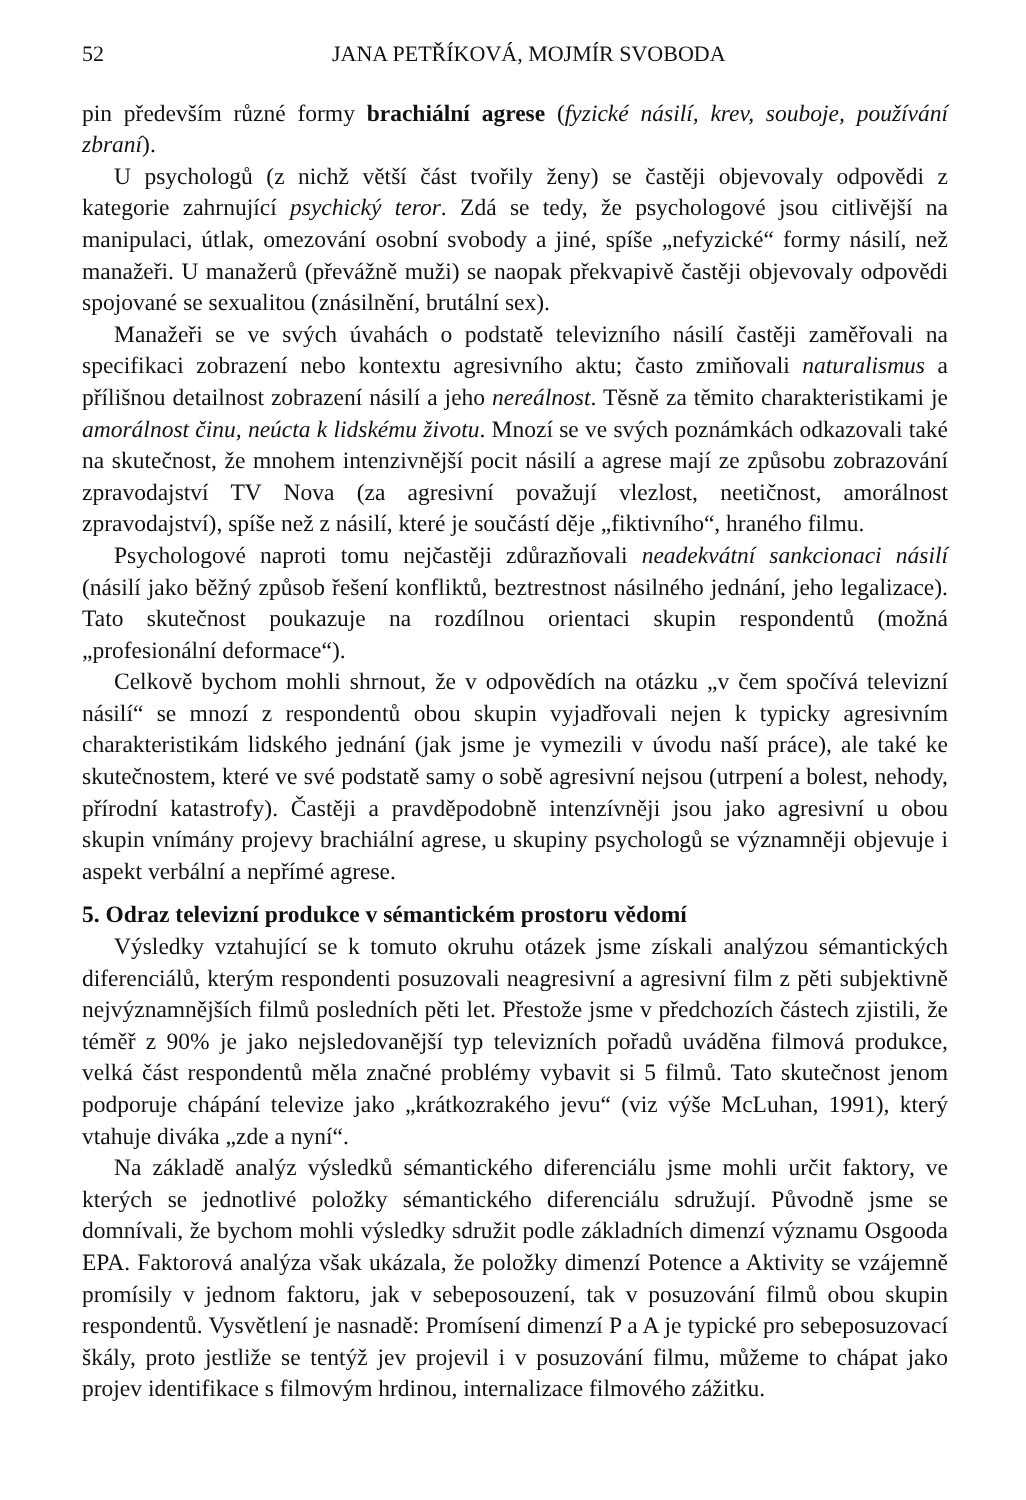52 JANA PETŘÍKOVÁ, MOJMÍR SVOBODA
pin především různé formy brachiální agrese (fyzické násilí, krev, souboje, používání zbraní).
U psychologů (z nichž větší část tvořily ženy) se častěji objevovaly odpovědi z kategorie zahrnující psychický teror. Zdá se tedy, že psychologové jsou citlivější na manipulaci, útlak, omezování osobní svobody a jiné, spíše „nefyzické“ formy násilí, než manažeři. U manažerů (převážně muži) se naopak překvapivě častěji objevovaly odpovědi spojované se sexualitou (znásilnění, brutální sex).
Manažeři se ve svých úvahách o podstatě televizního násilí častěji zaměřovali na specifikaci zobrazení nebo kontextu agresivního aktu; často zmiňovali naturalismus a přílišnou detailnost zobrazení násilí a jeho nereálnost. Těsně za těmito charakteristikami je amorálnost činu, neúcta k lidskému životu. Mnozí se ve svých poznámkách odkazovali také na skutečnost, že mnohem intenzivnější pocit násilí a agrese mají ze způsobu zobrazování zpravodajství TV Nova (za agresivní považují vlezlost, neetičnost, amorálnost zpravodajství), spíše než z násilí, které je součástí děje „fiktivního“, hraného filmu.
Psychologové naproti tomu nejčastěji zdůrazňovali neadekvátní sankcionaci násilí (násilí jako běžný způsob řešení konfliktů, beztrestnost násilného jednání, jeho legalizace). Tato skutečnost poukazuje na rozdílnou orientaci skupin respondentů (možná „profesionální deformace“).
Celkově bychom mohli shrnout, že v odpovědích na otázku „v čem spočívá televizní násilí“ se mnozí z respondentů obou skupin vyjadřovali nejen k typicky agresivním charakteristikám lidského jednání (jak jsme je vymezili v úvodu naší práce), ale také ke skutečnostem, které ve své podstatě samy o sobě agresivní nejsou (utrpení a bolest, nehody, přírodní katastrofy). Častěji a pravděpodobně intenzívněji jsou jako agresivní u obou skupin vnímány projevy brachiální agrese, u skupiny psychologů se významněji objevuje i aspekt verbální a nepřímé agrese.
5. Odraz televizní produkce v sémantickém prostoru vědomí
Výsledky vztahující se k tomuto okruhu otázek jsme získali analýzou sémantických diferenciálů, kterým respondenti posuzovali neagresivní a agresivní film z pěti subjektivně nejvýznamnějších filmů posledních pěti let. Přestože jsme v předchozích částech zjistili, že téměř z 90% je jako nejsledovanější typ televizních pořadů uváděna filmová produkce, velká část respondentů měla značné problémy vybavit si 5 filmů. Tato skutečnost jenom podporuje chápání televize jako „krátkozrakého jevu“ (viz výše McLuhan, 1991), který vtahuje diváka „zde a nyní“.
Na základě analýz výsledků sémantického diferenciálu jsme mohli určit faktory, ve kterých se jednotlivé položky sémantického diferenciálu sdružují. Původně jsme se domnívali, že bychom mohli výsledky sdružit podle základních dimenzí významu Osgooda EPA. Faktorová analýza však ukázala, že položky dimenzí Potence a Aktivity se vzájemně promísily v jednom faktoru, jak v sebeposouzení, tak v posuzování filmů obou skupin respondentů. Vysvětlení je nasnadě: Promísení dimenzí P a A je typické pro sebeposuzovací škály, proto jestliže se tentýž jev projevil i v posuzování filmu, můžeme to chápat jako projev identifikace s filmovým hrdinou, internalizace filmového zážitku.